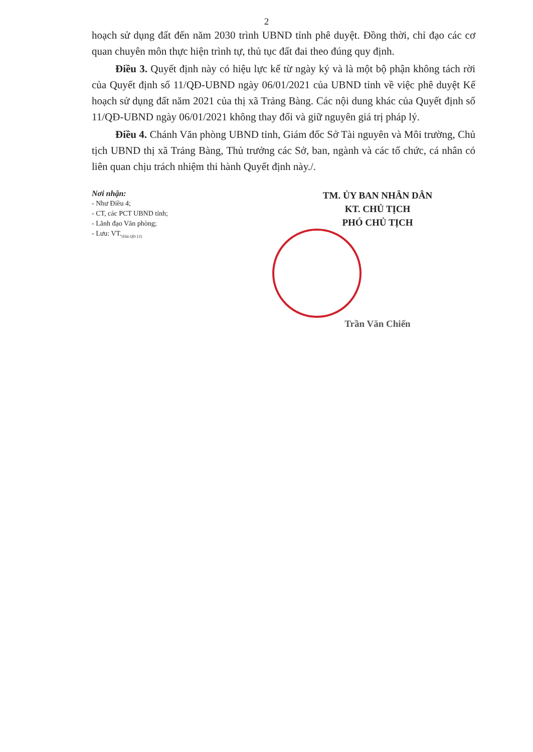2
hoạch sử dụng đất đến năm 2030 trình UBND tỉnh phê duyệt. Đồng thời, chỉ đạo các cơ quan chuyên môn thực hiện trình tự, thủ tục đất đai theo đúng quy định.
Điều 3. Quyết định này có hiệu lực kể từ ngày ký và là một bộ phận không tách rời của Quyết định số 11/QĐ-UBND ngày 06/01/2021 của UBND tỉnh về việc phê duyệt Kế hoạch sử dụng đất năm 2021 của thị xã Trảng Bàng. Các nội dung khác của Quyết định số 11/QĐ-UBND ngày 06/01/2021 không thay đổi và giữ nguyên giá trị pháp lý.
Điều 4. Chánh Văn phòng UBND tỉnh, Giám đốc Sở Tài nguyên và Môi trường, Chủ tịch UBND thị xã Trảng Bàng, Thủ trưởng các Sở, ban, ngành và các tổ chức, cá nhân có liên quan chịu trách nhiệm thi hành Quyết định này./.
Nơi nhận:
- Như Điều 4;
- CT, các PCT UBND tỉnh;
- Lãnh đạo Văn phòng;
- Lưu: VT.<sub>(Hải.QĐ.12)</sub>
TM. ỦY BAN NHÂN DÂN
KT. CHỦ TỊCH
PHÓ CHỦ TỊCH
Trần Văn Chiến